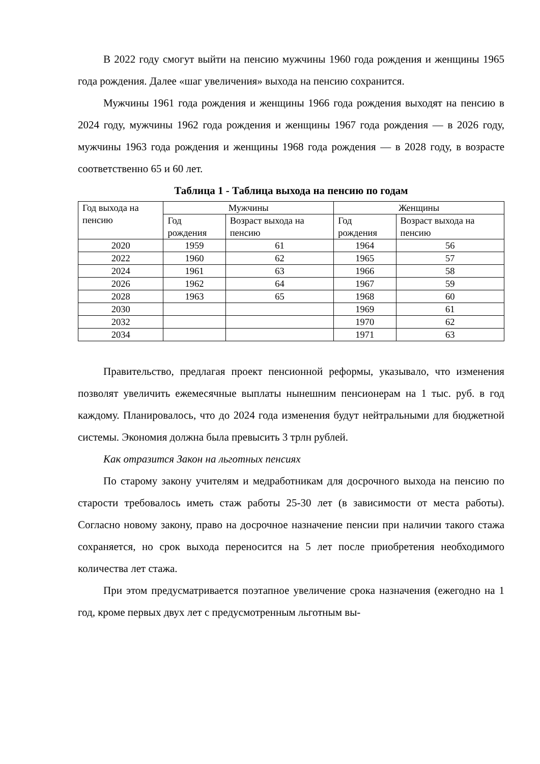В 2022 году смогут выйти на пенсию мужчины 1960 года рождения и женщины 1965 года рождения. Далее «шаг увеличения» выхода на пенсию сохранится.
Мужчины 1961 года рождения и женщины 1966 года рождения выходят на пенсию в 2024 году, мужчины 1962 года рождения и женщины 1967 года рождения — в 2026 году, мужчины 1963 года рождения и женщины 1968 года рождения — в 2028 году, в возрасте соответственно 65 и 60 лет.
Таблица 1 - Таблица выхода на пенсию по годам
| Год выхода на пенсию | Мужчины | | Женщины | |
| --- | --- | --- | --- | --- |
| | Год рождения | Возраст выхода на пенсию | Год рождения | Возраст выхода на пенсию |
| 2020 | 1959 | 61 | 1964 | 56 |
| 2022 | 1960 | 62 | 1965 | 57 |
| 2024 | 1961 | 63 | 1966 | 58 |
| 2026 | 1962 | 64 | 1967 | 59 |
| 2028 | 1963 | 65 | 1968 | 60 |
| 2030 | | | 1969 | 61 |
| 2032 | | | 1970 | 62 |
| 2034 | | | 1971 | 63 |
Правительство, предлагая проект пенсионной реформы, указывало, что изменения позволят увеличить ежемесячные выплаты нынешним пенсионерам на 1 тыс. руб. в год каждому. Планировалось, что до 2024 года изменения будут нейтральными для бюджетной системы. Экономия должна была превысить 3 трлн рублей.
Как отразится Закон на льготных пенсиях
По старому закону учителям и медработникам для досрочного выхода на пенсию по старости требовалось иметь стаж работы 25-30 лет (в зависимости от места работы). Согласно новому закону, право на досрочное назначение пенсии при наличии такого стажа сохраняется, но срок выхода переносится на 5 лет после приобретения необходимого количества лет стажа.
При этом предусматривается поэтапное увеличение срока назначения (ежегодно на 1 год, кроме первых двух лет с предусмотренным льготным вы-